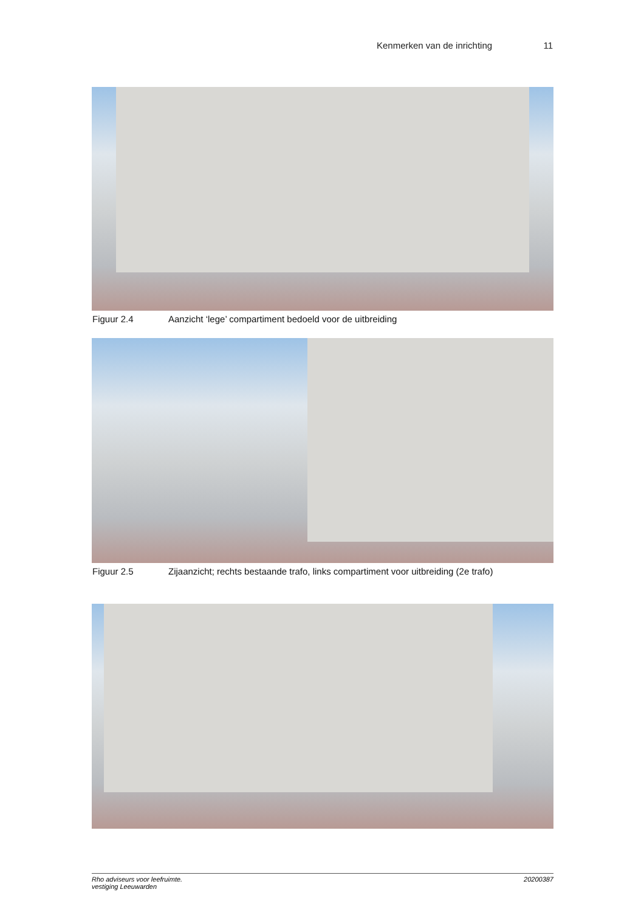Kenmerken van de inrichting 11
Figuur 2.4 Aanzicht ‘lege’ compartiment bedoeld voor de uitbreiding
Figuur 2.5 Zijaanzicht; rechts bestaande trafo, links compartiment voor uitbreiding (2e trafo)
Rho adviseurs voor leefruimte.
vestiging Leeuwarden 20200387